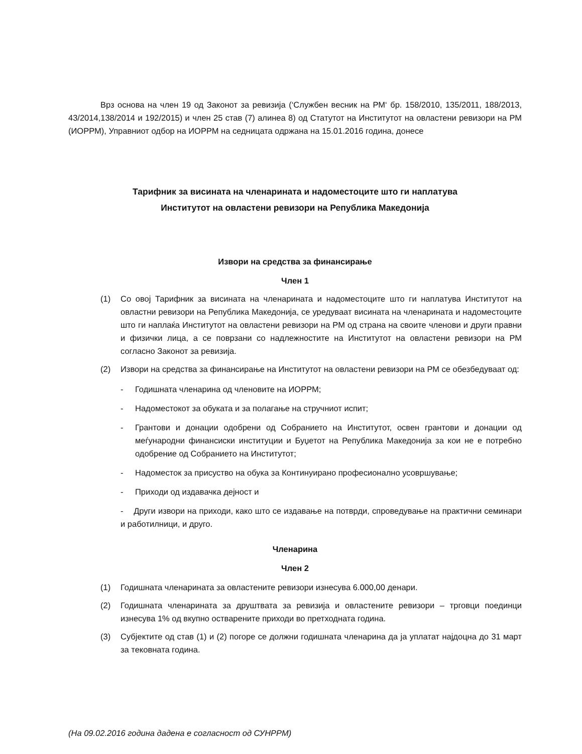Врз основа на член 19 од Законот за ревизија (‘Службен весник на РМ‘ бр. 158/2010, 135/2011, 188/2013, 43/2014,138/2014 и 192/2015) и член 25 став (7) алинеа 8) од Статутот на Институтот на овластени ревизори на РМ (ИОРРМ), Управниот одбор на ИОРРМ на седницата одржана на 15.01.2016 година, донесе
Тарифник за висината на членарината и надоместоците што ги наплатува
Институтот на овластени ревизори на Република Македонија
Извори на средства за финансирање
Член 1
(1) Со овој Тарифник за висината на членарината и надоместоците што ги наплатува Институтот на овластни ревизори на Република Македонија, се уредуваат висината на членарината и надоместоците што ги наплаќа Институтот на овластени ревизори на РМ од страна на своите членови и други правни и физички лица, а се поврзани со надлежностите на Институтот на овластени ревизори на РМ согласно Законот за ревизија.
(2) Извори на средства за финансирање на Институтот на овластени ревизори на РМ се обезбедуваат од:
- Годишната членарина од членовите на ИОРРМ;
- Надоместокот за обуката и за полагање на стручниот испит;
- Грантови и донации одобрени од Собранието на Институтот, освен грантови и донации од меѓународни финансиски институции и Буџетот на Република Македонија за кои не е потребно одобрение од Собранието на Институтот;
- Надоместок за присуство на обука за Континуирано професионално усовршување;
- Приходи од издавачка дејност и
- Други извори на приходи, како што се издавање на потврди, спроведување на практични семинари и работилници, и друго.
Членарина
Член 2
(1) Годишната членарината за овластените ревизори изнесува 6.000,00 денари.
(2) Годишната членарината за друштвата за ревизија и овластените ревизори – трговци поединци изнесува 1% од вкупно остварените приходи во претходната година.
(3) Субјектите од став (1) и (2) погоре се должни годишната членарина да ја уплатат најдоцна до 31 март за тековната година.
(На 09.02.2016 година дадена е согласност од СУНРРМ)